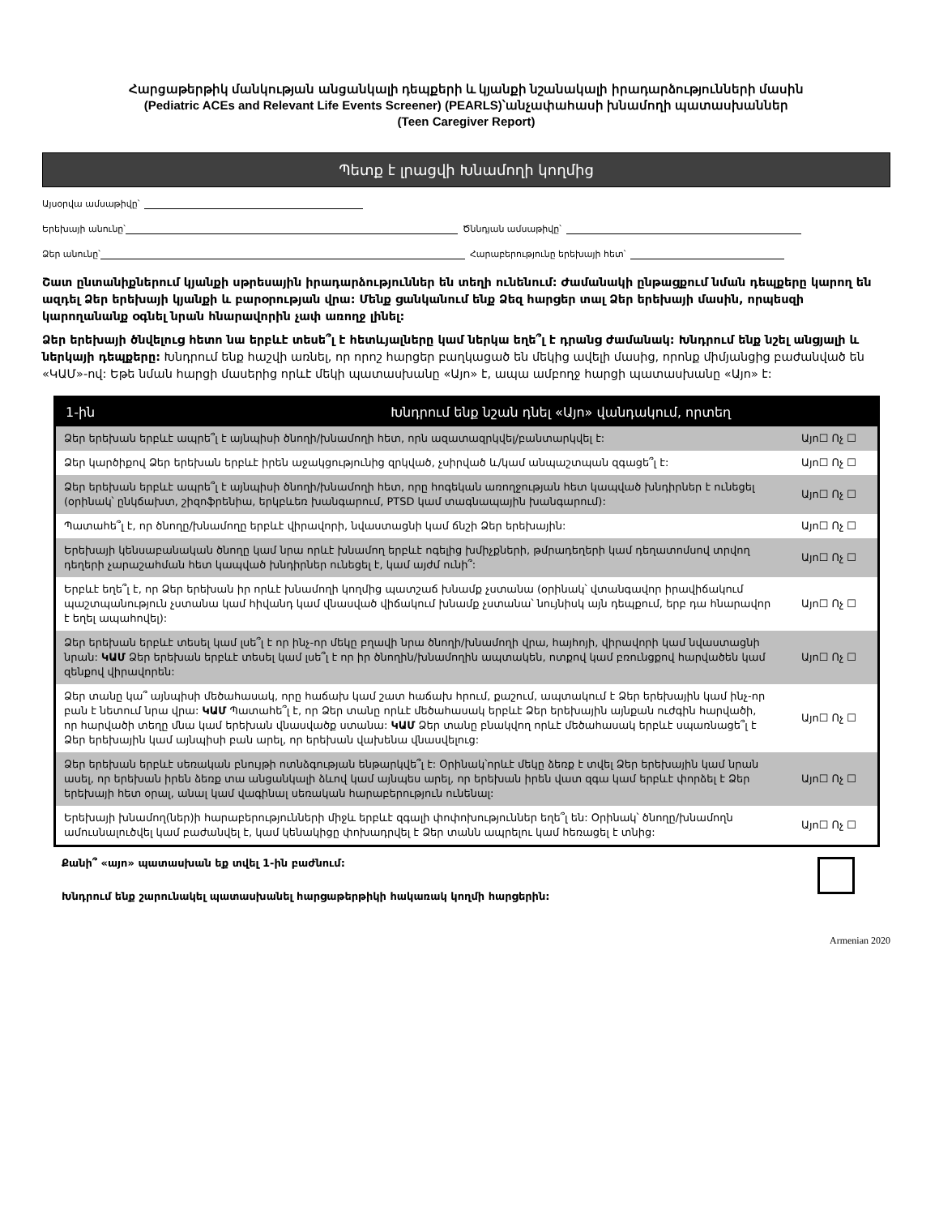Հարցաթերթիկ մանկության անցանկալի դեպքերի և կյանքի նշանակալի իրադարձությունների մասին
(Pediatric ACEs and Relevant Life Events Screener) (PEARLS)՝անչափահասի խնամողի պատասխաններ
(Teen Caregiver Report)
Պետք է լրացվի Խնամողի կողմից
Այսօրվա ամսաթիվը՝
Երեխայի անունը՝ Ծննդյան ամսաթիվը՝
Ձեր անունը՝ Հարաբերությունը երեխայի հետ՝
Շատ ընտանիքներում կյանքի սթրեսային իրադարձություններ են տեղի ունենում: Ժամանակի ընթացքում նման դեպքերը կարող են ազդել Ձեր երեխայի կյանքի և բարօրության վրա: Մենք ցանկանում ենք Ձեզ հարցեր տալ Ձեր երեխայի մասին, որպեսզի կարողանանք օգնել նրան հնարավորին չափ առողջ լինել:
Ձեր երեխայի ծնվելուց հետո նա երբևէ տեսե՞լ է հետևյալները կամ ներկա եղե՞լ է դրանց ժամանակ: Խնդրում ենք նշել անցյալի և ներկայի դեպքերը: Խնդրում ենք հաշվի առնել, որ որոշ հարցեր բաղկացած են մեկից ավելի մասից, որոնք միմյանցից բաժանված են «ԿԱՄ»-ով: Եթե նման հարցի մասերից որևէ մեկի պատասխանը «Այո» է, ապա ամբողջ հարցի պատասխանը «Այո» է:
| 1-ին Խնդրում ենք նշան դնել «Այո» վանդակում, որտեղ | |
| --- | --- |
| Ձեր երեխան երբևէ ապրե՞լ է այնպիսի ծնողի/խնամողի հետ, որն ազատազրկվել/բանտարկվել է: | Այո☐ Ոչ ☐ |
| Ձեր կարծիքով Ձեր երեխան երբևէ իրեն աջակցությունից զրկված, չսիրված և/կամ անպաշտպան զգացե՞լ է: | Այո☐ Ոչ ☐ |
| Ձեր երեխան երբևէ ապրե՞լ է այնպիսի ծնողի/խնամողի հետ, որը հոգեկան առողջության հետ կապված խնդիրներ է ունեցել (օրինակ՝ ընկճախտ, շիզոֆրենիա, երկբևեռ խանգարում, PTSD կամ տագնապային խանգարում): | Այո☐ Ոչ ☐ |
| Պատահե՞լ է, որ ծնողը/խնամողը երբևէ վիրավորի, նվաստացնի կամ ճնշի Ձեր երեխային: | Այո☐ Ոչ ☐ |
| Երեխայի կենսաբանական ծնողը կամ նրա որևէ խնամող երբևէ ոգելից խմիչքների, թմրադեղերի կամ դեղատոմսով տրվող դեղերի չարաշահման հետ կապված խնդիրներ ունեցել է, կամ այժմ ունի՞: | Այո☐ Ոչ ☐ |
| Երբևէ եղե՞լ է, որ Ձեր երեխան իր որևէ խնամողի կողմից պատշաճ խնամք չստանա (օրինակ՝ վտանգավոր իրավիճակում պաշտպանություն չստանա կամ հիվանդ կամ վնասված վիճակում խնամք չստանա՝ նույնիսկ այն դեպքում, երբ դա հնարավոր է եղել ապահովել): | Այո☐ Ոչ ☐ |
| Ձեր երեխան երբևէ տեսել կամ լսե՞լ է որ ինչ-որ մեկը բղավի նրա ծնողի/խնամողի վրա, հայհոյի, վիրավորի կամ նվաստացնի նրան: ԿԱՄ Ձեր երեխան երբևէ տեսել կամ լսե՞լ է որ իր ծնողին/խնամողին ապտակեն, ոտքով կամ բռունցքով հարվածեն կամ զենքով վիրավորեն: | Այո☐ Ոչ ☐ |
| Ձեր տանը կա՞ այնպիսի մեծահասակ, որը հաճախ կամ շատ հաճախ հրում, քաշում, ապտակում է Ձեր երեխային կամ ինչ-որ բան է նետում նրա վրա: ԿԱՄ Պատահե՞լ է, որ Ձեր տանը որևէ մեծահասակ երբևէ Ձեր երեխային այնքան ուժգին հարվածի, որ հարվածի տեղը մնա կամ երեխան վնասվածք ստանա: ԿԱՄ Ձեր տանը բնակվող որևէ մեծահասակ երբևէ սպառնացե՞լ է Ձեր երեխային կամ այնպիսի բան արել, որ երեխան վախենա վնասվելուց: | Այո☐ Ոչ ☐ |
| Ձեր երեխան երբևէ սեռական բնույթի ոտնձգության ենթարկվե՞լ է: Օրինակ՝որևէ մեկը ձեռք է տվել Ձեր երեխային կամ նրան ասել, որ երեխան իրեն ձեռք տա անցանկալի ձևով կամ այնպես արել, որ երեխան իրեն վատ զգա կամ երբևէ փորձել է Ձեր երեխայի հետ օրալ, անալ կամ վագինալ սեռական հարաբերություն ունենալ: | Այո☐ Ոչ ☐ |
| Երեխայի խնամող(ներ)ի հարաբերությունների միջև երբևէ զգալի փոփոխություններ եղե՞լ են: Օրինակ՝ ծնողը/խնամողն ամուսնալուծվել կամ բաժանվել է, կամ կենակիցը փոխադրվել է Ձեր տանն ապրելու կամ հեռացել է տնից: | Այո☐ Ոչ ☐ |
Քանի՞ «այո» պատասխան եք տվել 1-ին բաժնում:
Խնդրում ենք շարունակել պատասխանել հարցաթերթիկի հակառակ կողմի հարցերին:
Armenian 2020